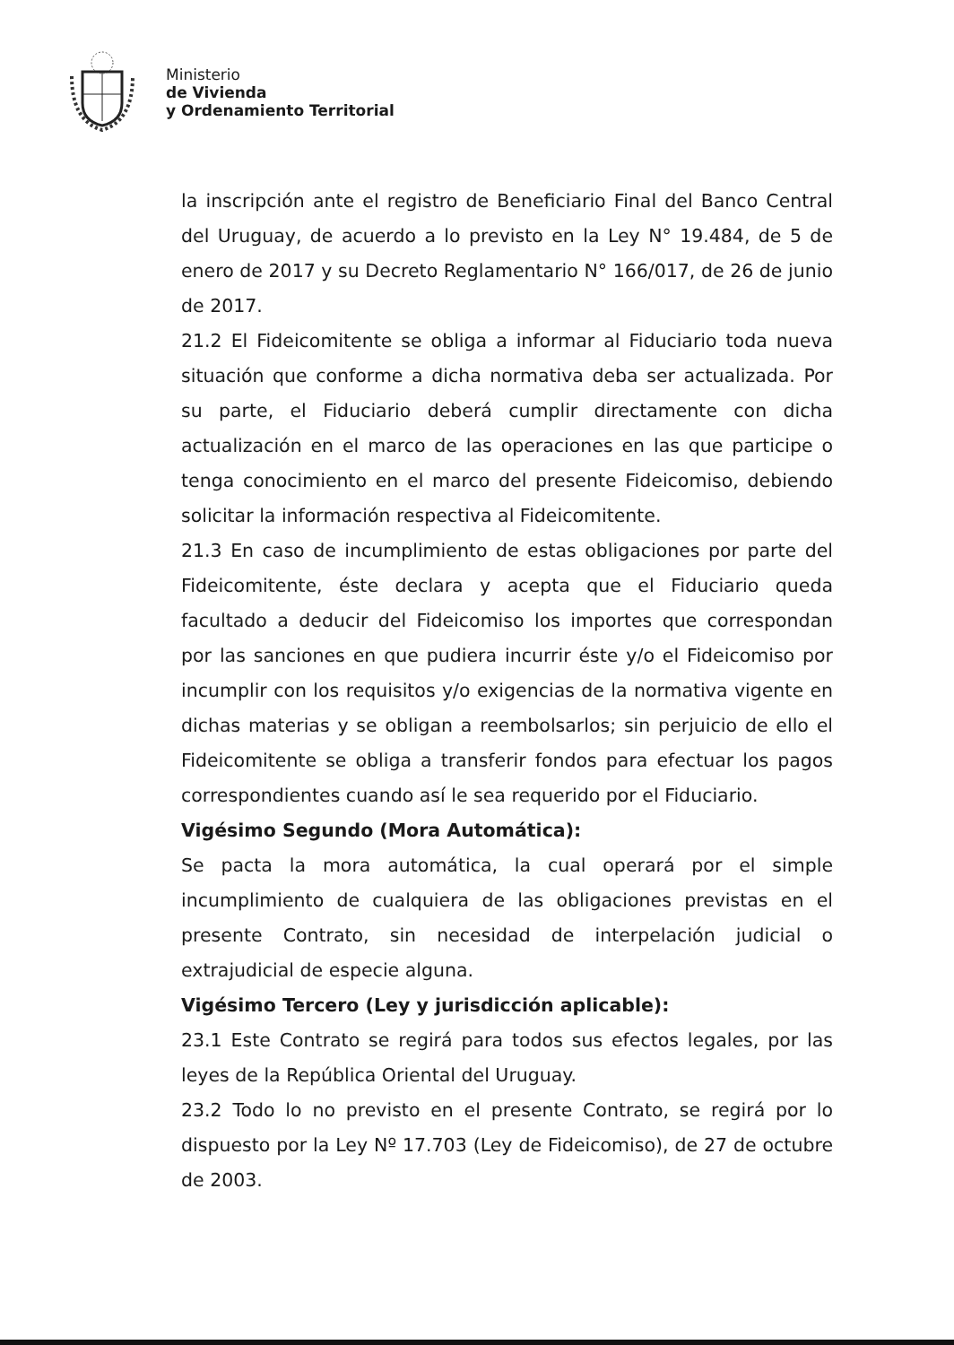Ministerio
de Vivienda
y Ordenamiento Territorial
la inscripción ante el registro de Beneficiario Final del Banco Central del Uruguay, de acuerdo a lo previsto en la Ley N° 19.484, de 5 de enero de 2017 y su Decreto Reglamentario N° 166/017, de 26 de junio de 2017.
21.2 El Fideicomitente se obliga a informar al Fiduciario toda nueva situación que conforme a dicha normativa deba ser actualizada. Por su parte, el Fiduciario deberá cumplir directamente con dicha actualización en el marco de las operaciones en las que participe o tenga conocimiento en el marco del presente Fideicomiso, debiendo solicitar la información respectiva al Fideicomitente.
21.3 En caso de incumplimiento de estas obligaciones por parte del Fideicomitente, éste declara y acepta que el Fiduciario queda facultado a deducir del Fideicomiso los importes que correspondan por las sanciones en que pudiera incurrir éste y/o el Fideicomiso por incumplir con los requisitos y/o exigencias de la normativa vigente en dichas materias y se obligan a reembolsarlos; sin perjuicio de ello el Fideicomitente se obliga a transferir fondos para efectuar los pagos correspondientes cuando así le sea requerido por el Fiduciario.
Vigésimo Segundo (Mora Automática):
Se pacta la mora automática, la cual operará por el simple incumplimiento de cualquiera de las obligaciones previstas en el presente Contrato, sin necesidad de interpelación judicial o extrajudicial de especie alguna.
Vigésimo Tercero (Ley y jurisdicción aplicable):
23.1 Este Contrato se regirá para todos sus efectos legales, por las leyes de la República Oriental del Uruguay.
23.2 Todo lo no previsto en el presente Contrato, se regirá por lo dispuesto por la Ley Nº 17.703 (Ley de Fideicomiso), de 27 de octubre de 2003.